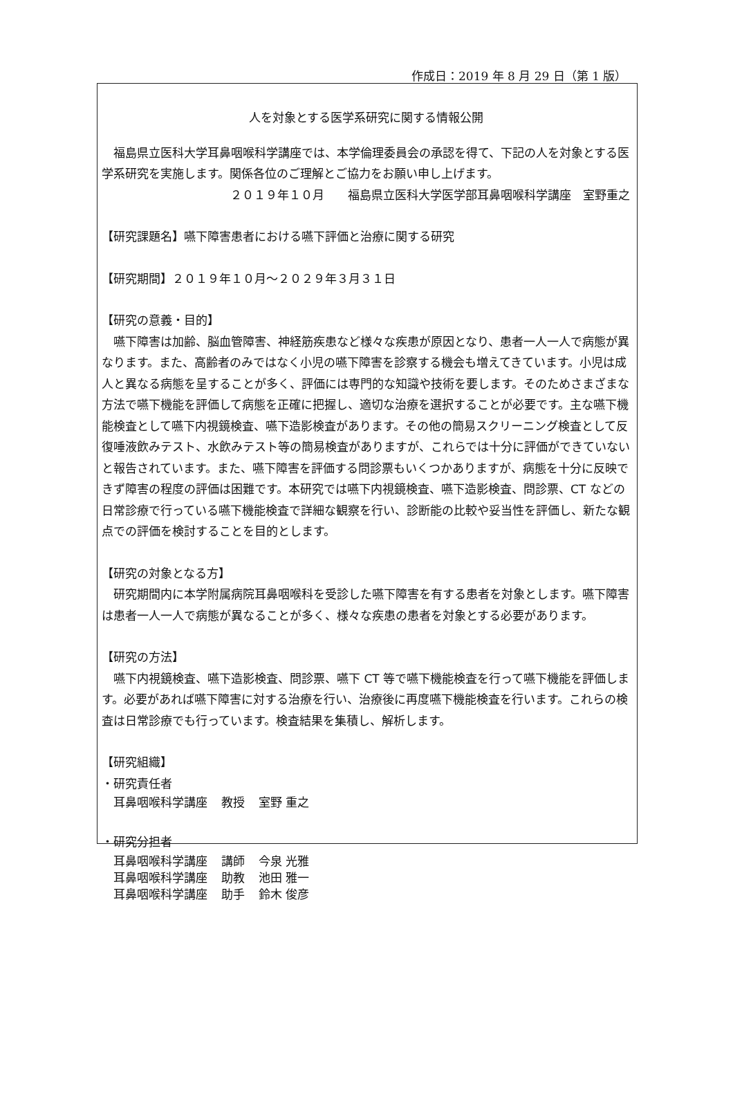作成日：2019 年 8 月 29 日（第 1 版）
人を対象とする医学系研究に関する情報公開
　福島県立医科大学耳鼻咽喉科学講座では、本学倫理委員会の承認を得て、下記の人を対象とする医学系研究を実施します。関係各位のご理解とご協力をお願い申し上げます。
２０１９年１０月　　福島県立医科大学医学部耳鼻咽喉科学講座　室野重之
【研究課題名】嚥下障害患者における嚥下評価と治療に関する研究
【研究期間】２０１９年１０月～２０２９年３月３１日
【研究の意義・目的】
　嚥下障害は加齢、脳血管障害、神経筋疾患など様々な疾患が原因となり、患者一人一人で病態が異なります。また、高齢者のみではなく小児の嚥下障害を診察する機会も増えてきています。小児は成人と異なる病態を呈することが多く、評価には専門的な知識や技術を要します。そのためさまざまな方法で嚥下機能を評価して病態を正確に把握し、適切な治療を選択することが必要です。主な嚥下機能検査として嚥下内視鏡検査、嚥下造影検査があります。その他の簡易スクリーニング検査として反復唾液飲みテスト、水飲みテスト等の簡易検査がありますが、これらでは十分に評価ができていないと報告されています。また、嚥下障害を評価する問診票もいくつかありますが、病態を十分に反映できず障害の程度の評価は困難です。本研究では嚥下内視鏡検査、嚥下造影検査、問診票、CT などの日常診療で行っている嚥下機能検査で詳細な観察を行い、診断能の比較や妥当性を評価し、新たな観点での評価を検討することを目的とします。
【研究の対象となる方】
　研究期間内に本学附属病院耳鼻咽喉科を受診した嚥下障害を有する患者を対象とします。嚥下障害は患者一人一人で病態が異なることが多く、様々な疾患の患者を対象とする必要があります。
【研究の方法】
　嚥下内視鏡検査、嚥下造影検査、問診票、嚥下 CT 等で嚥下機能検査を行って嚥下機能を評価します。必要があれば嚥下障害に対する治療を行い、治療後に再度嚥下機能検査を行います。これらの検査は日常診療でも行っています。検査結果を集積し、解析します。
【研究組織】
・研究責任者
| 耳鼻咽喉科学講座 | 教授 | 室野 重之 |
・研究分担者
| 耳鼻咽喉科学講座 | 講師 | 今泉 光雅 |
| 耳鼻咽喉科学講座 | 助教 | 池田 雅一 |
| 耳鼻咽喉科学講座 | 助手 | 鈴木 俊彦 |